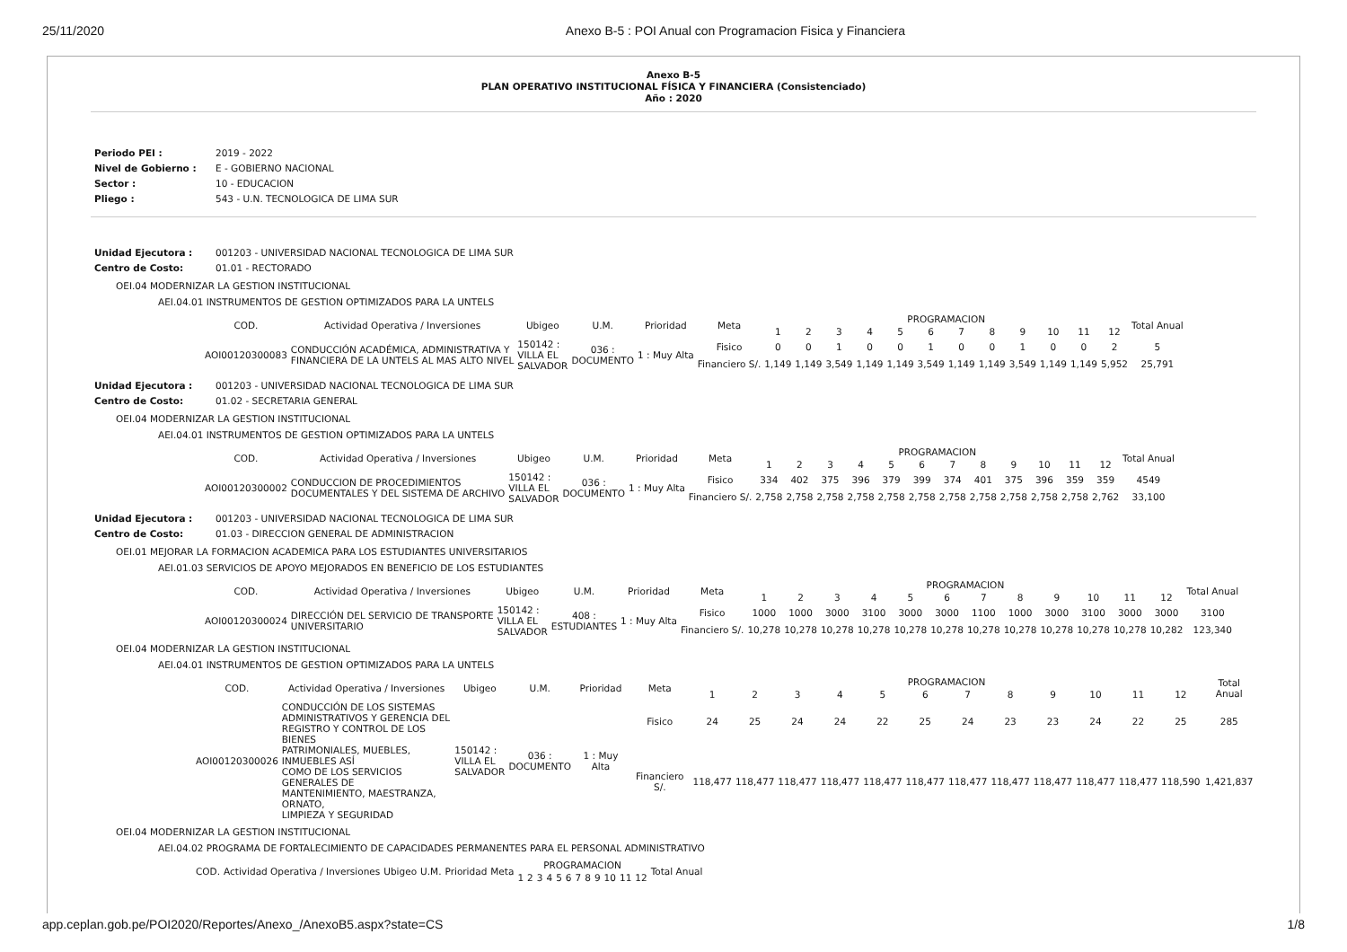25/11/2020 Anexo B-5 : POI Anual con Programacion Fisica y Financiera
Anexo B-5
PLAN OPERATIVO INSTITUCIONAL FÍSICA Y FINANCIERA (Consistenciado)
Año : 2020
| Periodo PEI : | 2019 - 2022 |
| Nivel de Gobierno : | E - GOBIERNO NACIONAL |
| Sector : | 10 - EDUCACION |
| Pliego : | 543 - U.N. TECNOLOGICA DE LIMA SUR |
| Unidad Ejecutora : | 001203 - UNIVERSIDAD NACIONAL TECNOLOGICA DE LIMA SUR |
| Centro de Costo: | 01.01 - RECTORADO |
OEI.04 MODERNIZAR LA GESTION INSTITUCIONAL
AEI.04.01 INSTRUMENTOS DE GESTION OPTIMIZADOS PARA LA UNTELS
| COD. | Actividad Operativa / Inversiones | Ubigeo | U.M. | Prioridad | Meta | PROGRAMACION | | | | | | | | | | | | Total Anual |
| --- | --- | --- | --- | --- | --- | --- | --- | --- | --- | --- | --- | --- | --- | --- | --- | --- | --- | --- |
| | | | | | | 1 | 2 | 3 | 4 | 5 | 6 | 7 | 8 | 9 | 10 | 11 | 12 | |
| AOI00120300083 | CONDUCCIÓN ACADÉMICA, ADMINISTRATIVA Y FINANCIERA DE LA UNTELS AL MAS ALTO NIVEL | 150142 : VILLA EL SALVADOR | 036 : DOCUMENTO | 1 : Muy Alta | Fisico | 0 | 0 | 1 | 0 | 0 | 1 | 0 | 0 | 1 | 0 | 0 | 2 | 5 |
| | | | | | Financiero S/. | 1,149 | 1,149 | 3,549 | 1,149 | 1,149 | 3,549 | 1,149 | 1,149 | 3,549 | 1,149 | 1,149 | 5,952 | 25,791 |
| Unidad Ejecutora : | 001203 - UNIVERSIDAD NACIONAL TECNOLOGICA DE LIMA SUR |
| Centro de Costo: | 01.02 - SECRETARIA GENERAL |
OEI.04 MODERNIZAR LA GESTION INSTITUCIONAL
AEI.04.01 INSTRUMENTOS DE GESTION OPTIMIZADOS PARA LA UNTELS
| COD. | Actividad Operativa / Inversiones | Ubigeo | U.M. | Prioridad | Meta | PROGRAMACION | | | | | | | | | | | | Total Anual |
| --- | --- | --- | --- | --- | --- | --- | --- | --- | --- | --- | --- | --- | --- | --- | --- | --- | --- | --- |
| | | | | | | 1 | 2 | 3 | 4 | 5 | 6 | 7 | 8 | 9 | 10 | 11 | 12 | |
| AOI00120300002 | CONDUCCION DE PROCEDIMIENTOS DOCUMENTALES Y DEL SISTEMA DE ARCHIVO | 150142 : VILLA EL SALVADOR | 036 : DOCUMENTO | 1 : Muy Alta | Fisico | 334 | 402 | 375 | 396 | 379 | 399 | 374 | 401 | 375 | 396 | 359 | 359 | 4549 |
| | | | | | Financiero S/. | 2,758 | 2,758 | 2,758 | 2,758 | 2,758 | 2,758 | 2,758 | 2,758 | 2,758 | 2,758 | 2,758 | 2,762 | 33,100 |
| Unidad Ejecutora : | 001203 - UNIVERSIDAD NACIONAL TECNOLOGICA DE LIMA SUR |
| Centro de Costo: | 01.03 - DIRECCION GENERAL DE ADMINISTRACION |
OEI.01 MEJORAR LA FORMACION ACADEMICA PARA LOS ESTUDIANTES UNIVERSITARIOS
AEI.01.03 SERVICIOS DE APOYO MEJORADOS EN BENEFICIO DE LOS ESTUDIANTES
| COD. | Actividad Operativa / Inversiones | Ubigeo | U.M. | Prioridad | Meta | PROGRAMACION | | | | | | | | | | | | Total Anual |
| --- | --- | --- | --- | --- | --- | --- | --- | --- | --- | --- | --- | --- | --- | --- | --- | --- | --- | --- |
| | | | | | | 1 | 2 | 3 | 4 | 5 | 6 | 7 | 8 | 9 | 10 | 11 | 12 | |
| AOI00120300024 | DIRECCIÓN DEL SERVICIO DE TRANSPORTE UNIVERSITARIO | 150142 : VILLA EL SALVADOR | 408 : ESTUDIANTES | 1 : Muy Alta | Fisico | 1000 | 1000 | 3000 | 3100 | 3000 | 3000 | 1100 | 1000 | 3000 | 3100 | 3000 | 3000 | 3100 |
| | | | | | Financiero S/. | 10,278 | 10,278 | 10,278 | 10,278 | 10,278 | 10,278 | 10,278 | 10,278 | 10,278 | 10,278 | 10,278 | 10,282 | 123,340 |
OEI.04 MODERNIZAR LA GESTION INSTITUCIONAL
AEI.04.01 INSTRUMENTOS DE GESTION OPTIMIZADOS PARA LA UNTELS
| COD. | Actividad Operativa / Inversiones | Ubigeo | U.M. | Prioridad | Meta | PROGRAMACION | | | | | | | | | | | | Total Anual |
| --- | --- | --- | --- | --- | --- | --- | --- | --- | --- | --- | --- | --- | --- | --- | --- | --- | --- | --- |
| | | | | | | 1 | 2 | 3 | 4 | 5 | 6 | 7 | 8 | 9 | 10 | 11 | 12 | |
| AOI00120300026 | CONDUCCIÓN DE LOS SISTEMAS ADMINISTRATIVOS Y GERENCIA DEL REGISTRO Y CONTROL DE LOS BIENES PATRIMONIALES, MUEBLES, INMUEBLES ASÍ COMO DE LOS SERVICIOS GENERALES DE MANTENIMIENTO, MAESTRANZA, ORNATO, LIMPIEZA Y SEGURIDAD | 150142 : VILLA EL SALVADOR | 036 : DOCUMENTO | 1 : Muy Alta | Fisico | 24 | 25 | 24 | 24 | 22 | 25 | 24 | 23 | 23 | 24 | 22 | 25 | 285 |
| | | | | | Financiero S/. | 118,477 | 118,477 | 118,477 | 118,477 | 118,477 | 118,477 | 118,477 | 118,477 | 118,477 | 118,477 | 118,477 | 118,590 | 1,421,837 |
OEI.04 MODERNIZAR LA GESTION INSTITUCIONAL
AEI.04.02 PROGRAMA DE FORTALECIMIENTO DE CAPACIDADES PERMANENTES PARA EL PERSONAL ADMINISTRATIVO
| COD. | Actividad Operativa / Inversiones | Ubigeo | U.M. | Prioridad | Meta | PROGRAMACION | | | | | | | | | | | | Total Anual |
| --- | --- | --- | --- | --- | --- | --- | --- | --- | --- | --- | --- | --- | --- | --- | --- | --- | --- | --- |
| | | | | | | 1 | 2 | 3 | 4 | 5 | 6 | 7 | 8 | 9 | 10 | 11 | 12 | |
app.ceplan.gob.pe/POI2020/Reportes/Anexo_/AnexoB5.aspx?state=CS 1/8